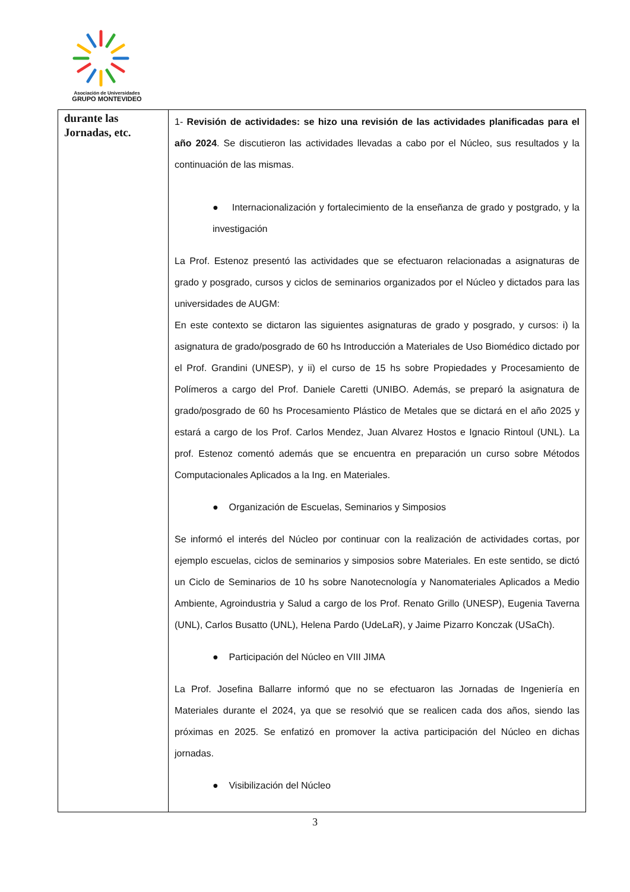Asociación de Universidades
GRUPO MONTEVIDEO
| durante las Jornadas, etc. | 1- Revisión de actividades: se hizo una revisión de las actividades planificadas para el año 2024 . Se discutieron las actividades llevadas a cabo por el Núcleo, sus resultados y la continuación de las mismas. ● Internacionalización y fortalecimiento de la enseñanza de grado y postgrado, y la investigación La Prof. Estenoz presentó las actividades que se efectuaron relacionadas a asignaturas de grado y posgrado, cursos y ciclos de seminarios organizados por el Núcleo y dictados para las universidades de AUGM: En este contexto se dictaron las siguientes asignaturas de grado y posgrado, y cursos: i) la asignatura de grado/posgrado de 60 hs Introducción a Materiales de Uso Biomédico dictado por el Prof. Grandini (UNESP), y ii) el curso de 15 hs sobre Propiedades y Procesamiento de Polímeros a cargo del Prof. Daniele Caretti (UNIBO. Además, se preparó la asignatura de grado/posgrado de 60 hs Procesamiento Plástico de Metales que se dictará en el año 2025 y estará a cargo de los Prof. Carlos Mendez, Juan Alvarez Hostos e Ignacio Rintoul (UNL). La prof. Estenoz comentó además que se encuentra en preparación un curso sobre Métodos Computacionales Aplicados a la Ing. en Materiales. ● Organización de Escuelas, Seminarios y Simposios Se informó el interés del Núcleo por continuar con la realización de actividades cortas, por ejemplo escuelas, ciclos de seminarios y simposios sobre Materiales. En este sentido, se dictó un Ciclo de Seminarios de 10 hs sobre Nanotecnología y Nanomateriales Aplicados a Medio Ambiente, Agroindustria y Salud a cargo de los Prof. Renato Grillo (UNESP), Eugenia Taverna (UNL), Carlos Busatto (UNL), Helena Pardo (UdeLaR), y Jaime Pizarro Konczak (USaCh). ● Participación del Núcleo en VIII JIMA La Prof. Josefina Ballarre informó que no se efectuaron las Jornadas de Ingeniería en Materiales durante el 2024, ya que se resolvió que se realicen cada dos años, siendo las próximas en 2025. Se enfatizó en promover la activa participación del Núcleo en dichas jornadas. ● Visibilización del Núcleo |
3